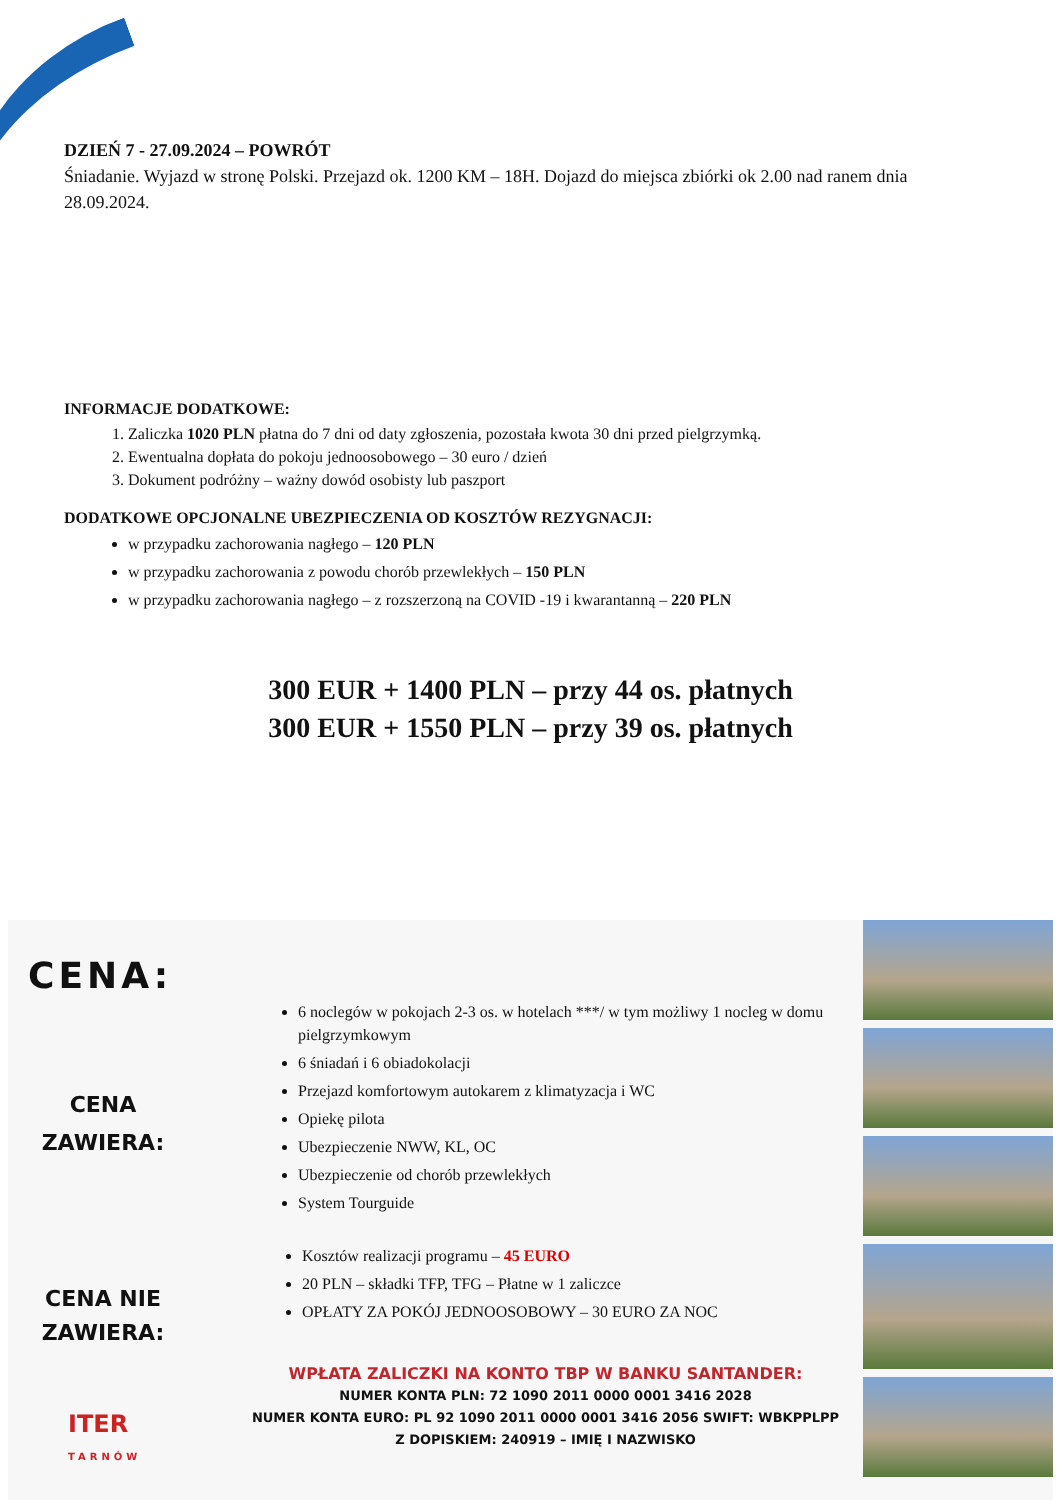DZIEŃ 7 - 27.09.2024 – POWRÓT
Śniadanie. Wyjazd w stronę Polski. Przejazd ok. 1200 KM – 18H. Dojazd do miejsca zbiórki ok 2.00 nad ranem dnia 28.09.2024.
INFORMACJE DODATKOWE:
1. Zaliczka 1020 PLN płatna do 7 dni od daty zgłoszenia, pozostała kwota 30 dni przed pielgrzymką.
2. Ewentualna dopłata do pokoju jednoosobowego – 30 euro / dzień
3. Dokument podróżny – ważny dowód osobisty lub paszport
DODATKOWE OPCJONALNE UBEZPIECZENIA OD KOSZTÓW REZYGNACJI:
w przypadku zachorowania nagłego – 120 PLN
w przypadku zachorowania z powodu chorób przewlekłych – 150 PLN
w przypadku zachorowania nagłego – z rozszerzoną na COVID -19 i kwarantanną – 220 PLN
300 EUR + 1400 PLN – przy 44 os. płatnych
300 EUR + 1550 PLN – przy 39 os. płatnych
CENA:
CENA
ZAWIERA:
CENA NIE
ZAWIERA:
ITER
TARNÓW
6 noclegów w pokojach 2-3 os. w hotelach ***/ w tym możliwy 1 nocleg w domu pielgrzymkowym
6 śniadań i 6 obiadokolacji
Przejazd komfortowym autokarem z klimatyzacja i WC
Opiekę pilota
Ubezpieczenie NWW, KL, OC
Ubezpieczenie od chorób przewlekłych
System Tourguide
Kosztów realizacji programu – 45 EURO
20 PLN – składki TFP, TFG – Płatne w 1 zaliczce
OPŁATY ZA POKÓJ JEDNOOSOBOWY – 30 EURO ZA NOC
WPŁATA ZALICZKI NA KONTO TBP W BANKU SANTANDER:
NUMER KONTA PLN: 72 1090 2011 0000 0001 3416 2028
NUMER KONTA EURO: PL 92 1090 2011 0000 0001 3416 2056 SWIFT: WBKPPLPP
Z DOPISKIEM: 240919 – IMIĘ I NAZWISKO